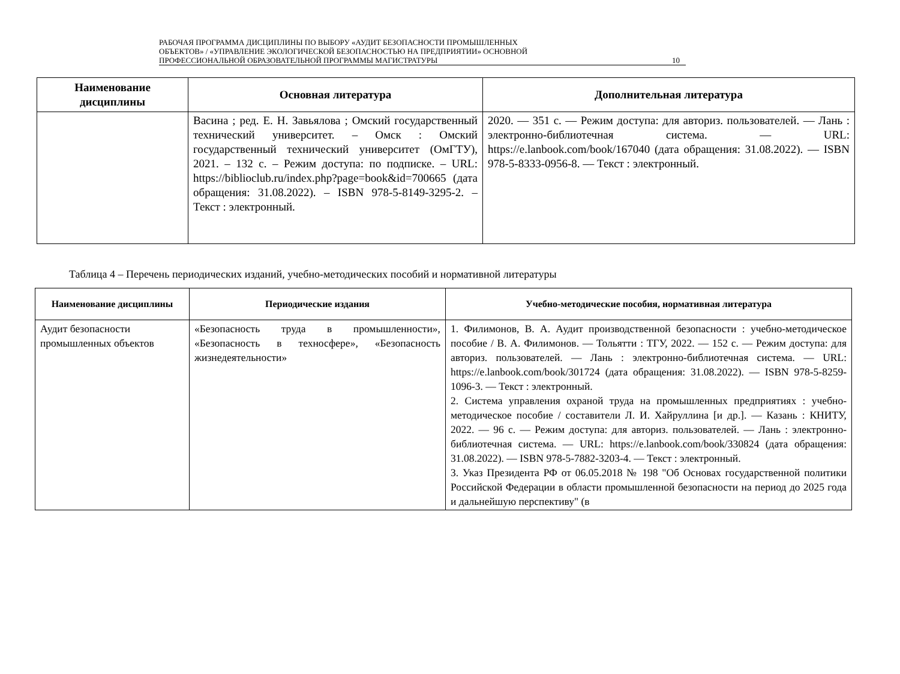РАБОЧАЯ ПРОГРАММА ДИСЦИПЛИНЫ ПО ВЫБОРУ «АУДИТ БЕЗОПАСНОСТИ ПРОМЫШЛЕННЫХ
ОБЪЕКТОВ» / «УПРАВЛЕНИЕ ЭКОЛОГИЧЕСКОЙ БЕЗОПАСНОСТЬЮ НА ПРЕДПРИЯТИИ» ОСНОВНОЙ
ПРОФЕССИОНАЛЬНОЙ ОБРАЗОВАТЕЛЬНОЙ ПРОГРАММЫ МАГИСТРАТУРЫ
10
| Наименование дисциплины | Основная литература | Дополнительная литература |
| --- | --- | --- |
| | Васина ; ред. Е. Н. Завьялова ; Омский государственный технический университет. – Омск : Омский государственный технический университет (ОмГТУ), 2021. – 132 с. – Режим доступа: по подписке. – URL: https://biblioclub.ru/index.php?page=book&id=700665 (дата обращения: 31.08.2022). – ISBN 978-5-8149-3295-2. – Текст : электронный. | 2020. — 351 с. — Режим доступа: для авториз. пользователей. — Лань : электронно-библиотечная система. — URL: https://e.lanbook.com/book/167040 (дата обращения: 31.08.2022). — ISBN 978-5-8333-0956-8. — Текст : электронный. |
Таблица 4 – Перечень периодических изданий, учебно-методических пособий и нормативной литературы
| Наименование дисциплины | Периодические издания | Учебно-методические пособия, нормативная литература |
| --- | --- | --- |
| Аудит безопасности промышленных объектов | «Безопасность труда в промышленности», «Безопасность в техносфере», «Безопасность жизнедеятельности» | 1. Филимонов, В. А. Аудит производственной безопасности : учебно-методическое пособие / В. А. Филимонов. — Тольятти : ТГУ, 2022. — 152 с. — Режим доступа: для авториз. пользователей. — Лань : электронно-библиотечная система. — URL: https://e.lanbook.com/book/301724 (дата обращения: 31.08.2022). — ISBN 978-5-8259-1096-3. — Текст : электронный. 2. Система управления охраной труда на промышленных предприятиях : учебно-методическое пособие / составители Л. И. Хайруллина [и др.]. — Казань : КНИТУ, 2022. — 96 с. — Режим доступа: для авториз. пользователей. — Лань : электронно-библиотечная система. — URL: https://e.lanbook.com/book/330824 (дата обращения: 31.08.2022). — ISBN 978-5-7882-3203-4. — Текст : электронный. 3. Указ Президента РФ от 06.05.2018 № 198 "Об Основах государственной политики Российской Федерации в области промышленной безопасности на период до 2025 года и дальнейшую перспективу" (в |